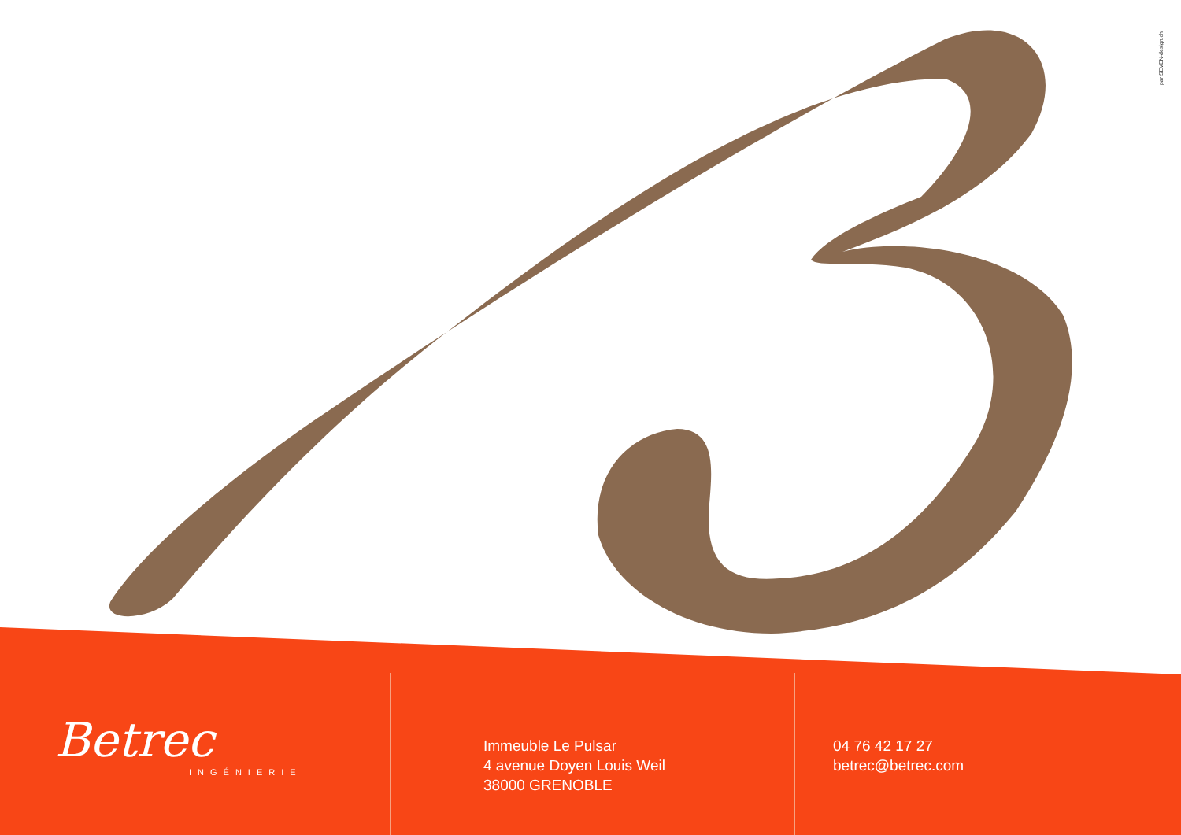par SEVEN-design.ch
Betrec
INGÉNIERIE
Immeuble Le Pulsar
4 avenue Doyen Louis Weil
38000 GRENOBLE
04 76 42 17 27
betrec@betrec.com